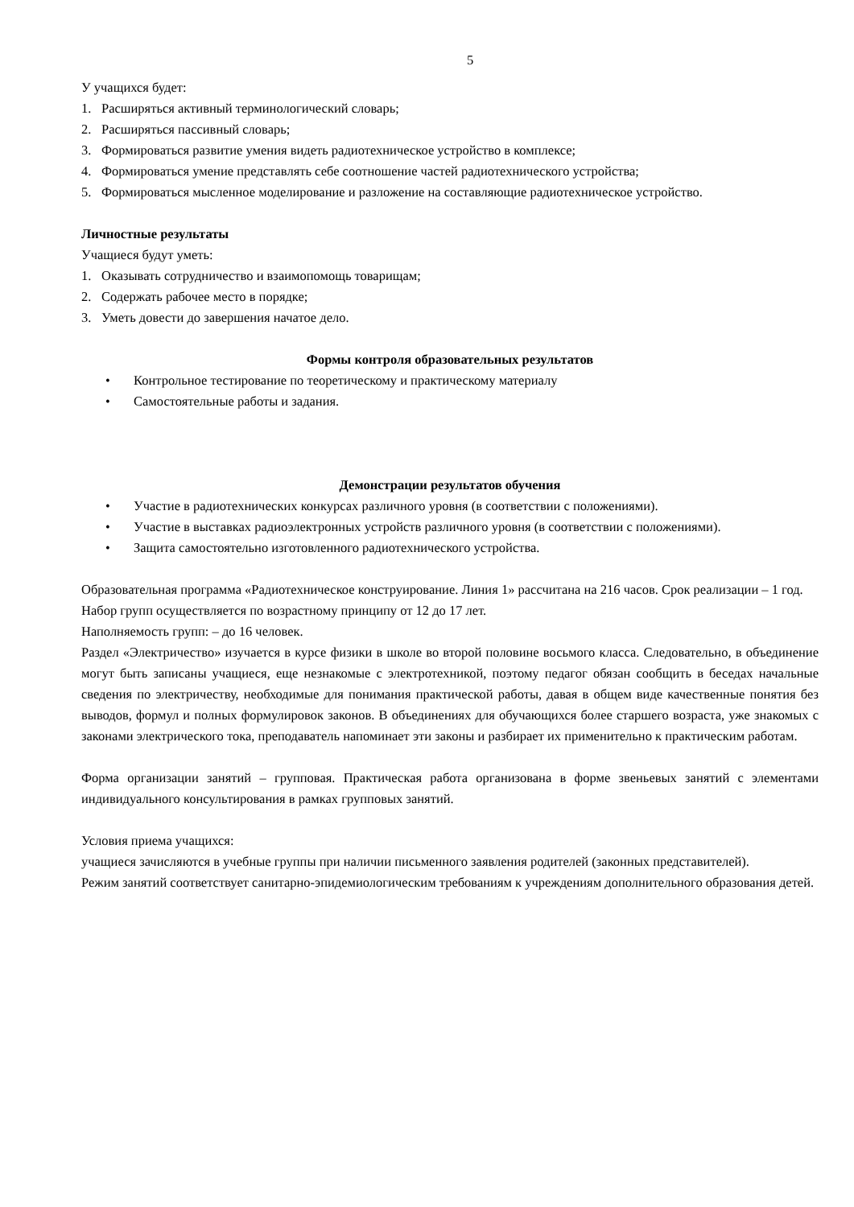5
У учащихся будет:
1. Расширяться активный терминологический словарь;
2. Расширяться пассивный словарь;
3. Формироваться развитие умения видеть радиотехническое устройство в комплексе;
4. Формироваться умение представлять себе соотношение частей радиотехнического устройства;
5. Формироваться мысленное моделирование и разложение на составляющие радиотехническое устройство.
Личностные результаты
Учащиеся будут уметь:
1. Оказывать сотрудничество и взаимопомощь товарищам;
2. Содержать рабочее место в порядке;
3. Уметь довести до завершения начатое дело.
Формы контроля образовательных результатов
• Контрольное тестирование по теоретическому и практическому материалу
• Самостоятельные работы и задания.
Демонстрации результатов обучения
• Участие в радиотехнических конкурсах различного уровня (в соответствии с положениями).
• Участие в выставках радиоэлектронных устройств различного уровня (в соответствии с положениями).
• Защита самостоятельно изготовленного радиотехнического устройства.
Образовательная программа «Радиотехническое конструирование. Линия 1» рассчитана на 216 часов. Срок реализации – 1 год.
Набор групп осуществляется по возрастному принципу от 12 до 17 лет.
Наполняемость групп: – до 16 человек.
Раздел «Электричество» изучается в курсе физики в школе во второй половине восьмого класса. Следовательно, в объединение могут быть записаны учащиеся, еще незнакомые с электротехникой, поэтому педагог обязан сообщить в беседах начальные сведения по электричеству, необходимые для понимания практической работы, давая в общем виде качественные понятия без выводов, формул и полных формулировок законов. В объединениях для обучающихся более старшего возраста, уже знакомых с законами электрического тока, преподаватель напоминает эти законы и разбирает их применительно к практическим работам.
Форма организации занятий – групповая. Практическая работа организована в форме звеньевых занятий с элементами индивидуального консультирования в рамках групповых занятий.
Условия приема учащихся:
учащиеся зачисляются в учебные группы при наличии письменного заявления родителей (законных представителей).
Режим занятий соответствует санитарно-эпидемиологическим требованиям к учреждениям дополнительного образования детей.